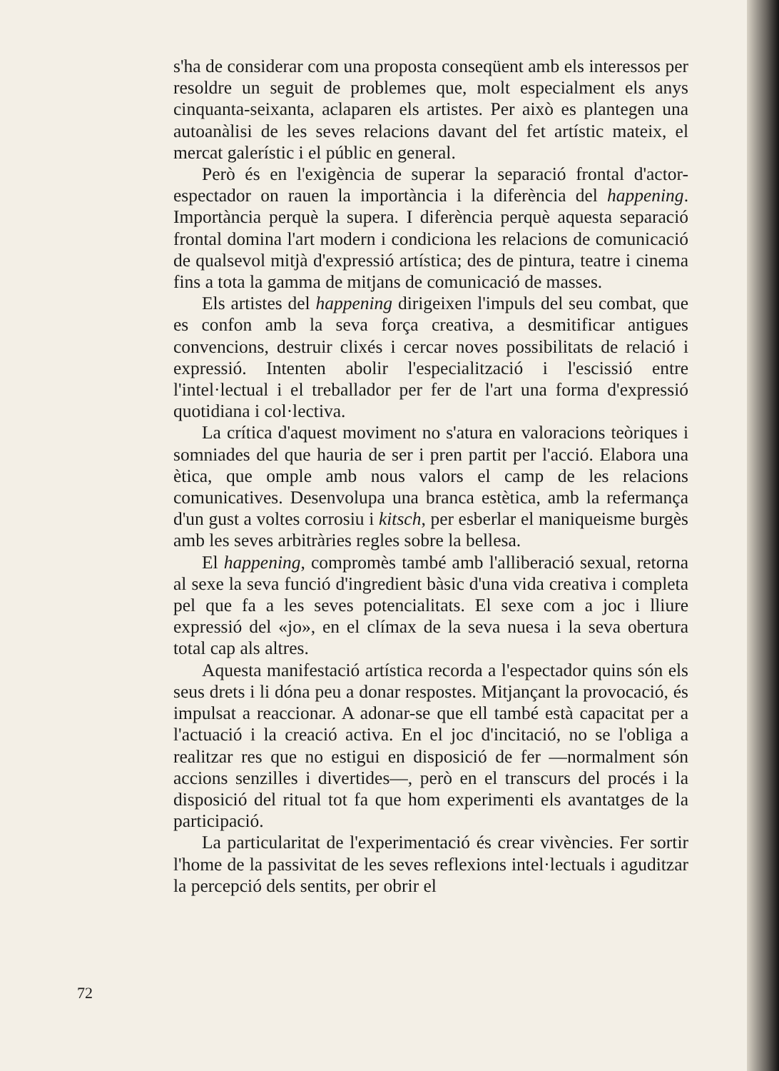s'ha de considerar com una proposta conseqüent amb els interessos per resoldre un seguit de problemes que, molt especialment els anys cinquanta-seixanta, aclaparen els artistes. Per això es plantegen una autoanàlisi de les seves relacions davant del fet artístic mateix, el mercat galerístic i el públic en general.
Però és en l'exigència de superar la separació frontal d'actor-espectador on rauen la importància i la diferència del happening. Importància perquè la supera. I diferència perquè aquesta separació frontal domina l'art modern i condiciona les relacions de comunicació de qualsevol mitjà d'expressió artística; des de pintura, teatre i cinema fins a tota la gamma de mitjans de comunicació de masses.
Els artistes del happening dirigeixen l'impuls del seu combat, que es confon amb la seva força creativa, a desmitificar antigues convencions, destruir clixés i cercar noves possibilitats de relació i expressió. Intenten abolir l'especialització i l'escissió entre l'intel·lectual i el treballador per fer de l'art una forma d'expressió quotidiana i col·lectiva.
La crítica d'aquest moviment no s'atura en valoracions teòriques i somniades del que hauria de ser i pren partit per l'acció. Elabora una ètica, que omple amb nous valors el camp de les relacions comunicatives. Desenvolupa una branca estètica, amb la refermança d'un gust a voltes corrosiu i kitsch, per esberlar el maniqueisme burgès amb les seves arbitràries regles sobre la bellesa.
El happening, compromès també amb l'alliberació sexual, retorna al sexe la seva funció d'ingredient bàsic d'una vida creativa i completa pel que fa a les seves potencialitats. El sexe com a joc i lliure expressió del «jo», en el clímax de la seva nuesa i la seva obertura total cap als altres.
Aquesta manifestació artística recorda a l'espectador quins són els seus drets i li dóna peu a donar respostes. Mitjançant la provocació, és impulsat a reaccionar. A adonar-se que ell també està capacitat per a l'actuació i la creació activa. En el joc d'incitació, no se l'obliga a realitzar res que no estigui en disposició de fer —normalment són accions senzilles i divertides—, però en el transcurs del procés i la disposició del ritual tot fa que hom experimenti els avantatges de la participació.
La particularitat de l'experimentació és crear vivències. Fer sortir l'home de la passivitat de les seves reflexions intel·lectuals i aguditzar la percepció dels sentits, per obrir el
72